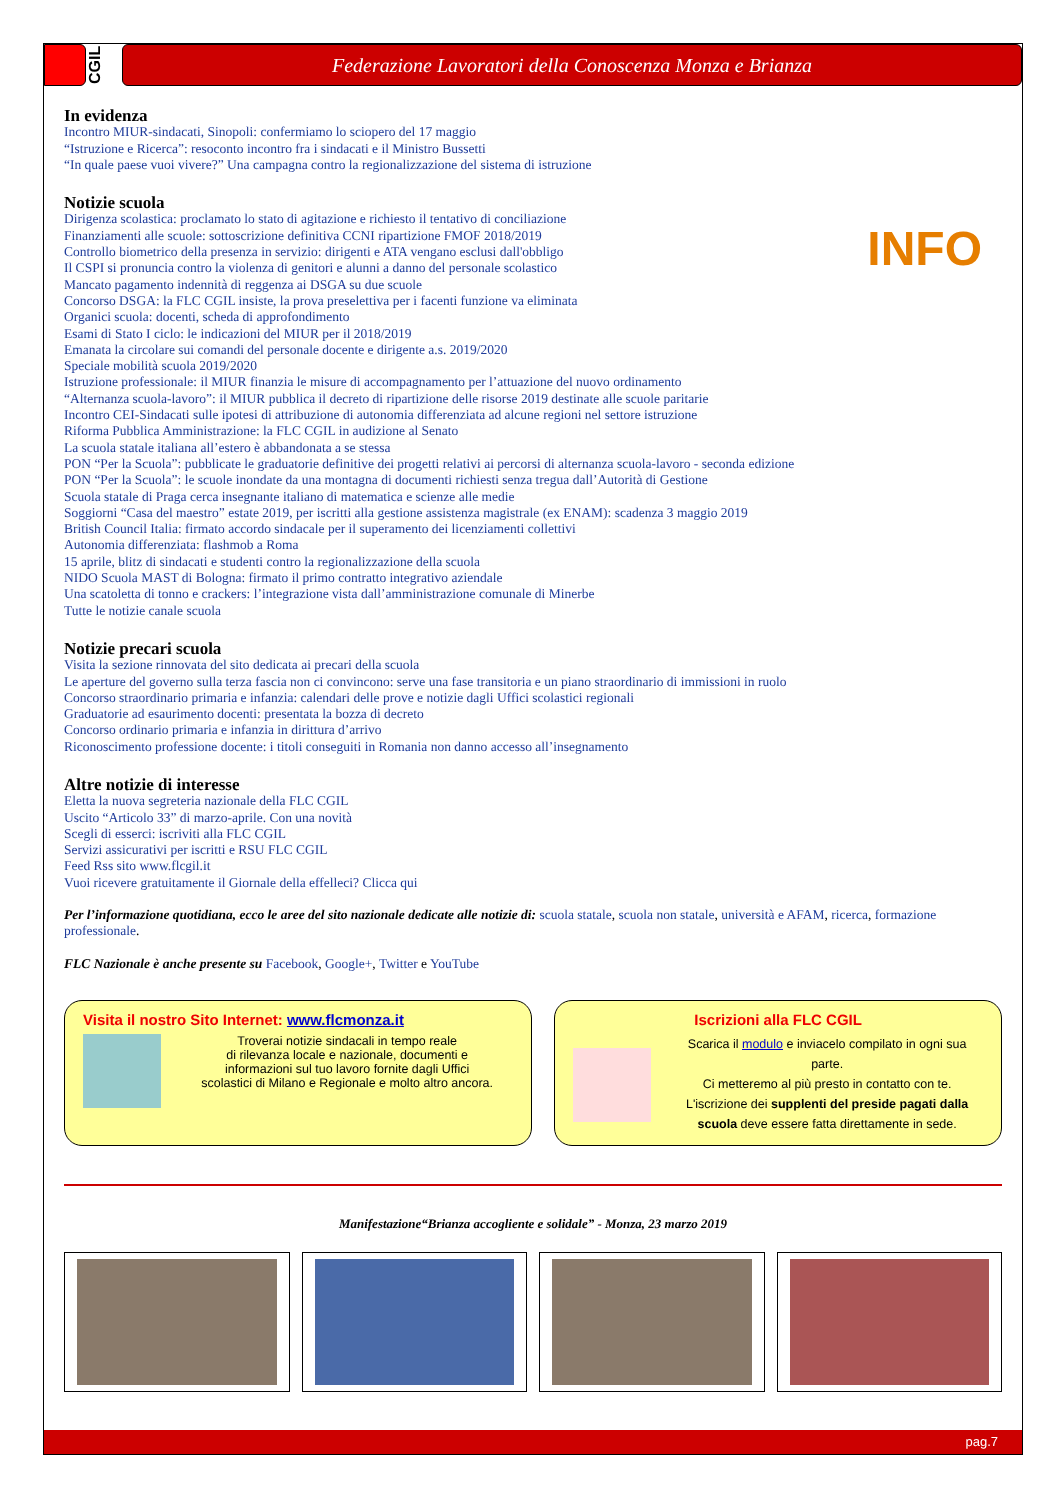CGIL
Federazione Lavoratori della Conoscenza Monza e Brianza
In evidenza
Incontro MIUR-sindacati, Sinopoli: confermiamo lo sciopero del 17 maggio
“Istruzione e Ricerca”: resoconto incontro fra i sindacati e il Ministro Bussetti
“In quale paese vuoi vivere?” Una campagna contro la regionalizzazione del sistema di istruzione
Notizie scuola
INFO
Dirigenza scolastica: proclamato lo stato di agitazione e richiesto il tentativo di conciliazione
Finanziamenti alle scuole: sottoscrizione definitiva CCNI ripartizione FMOF 2018/2019
Controllo biometrico della presenza in servizio: dirigenti e ATA vengano esclusi dall'obbligo
Il CSPI si pronuncia contro la violenza di genitori e alunni a danno del personale scolastico
Mancato pagamento indennità di reggenza ai DSGA su due scuole
Concorso DSGA: la FLC CGIL insiste, la prova preselettiva per i facenti funzione va eliminata
Organici scuola: docenti, scheda di approfondimento
Esami di Stato I ciclo: le indicazioni del MIUR per il 2018/2019
Emanata la circolare sui comandi del personale docente e dirigente a.s. 2019/2020
Speciale mobilità scuola 2019/2020
Istruzione professionale: il MIUR finanzia le misure di accompagnamento per l’attuazione del nuovo ordinamento
“Alternanza scuola-lavoro”: il MIUR pubblica il decreto di ripartizione delle risorse 2019 destinate alle scuole paritarie
Incontro CEI-Sindacati sulle ipotesi di attribuzione di autonomia differenziata ad alcune regioni nel settore istruzione
Riforma Pubblica Amministrazione: la FLC CGIL in audizione al Senato
La scuola statale italiana all’estero è abbandonata a se stessa
PON “Per la Scuola”: pubblicate le graduatorie definitive dei progetti relativi ai percorsi di alternanza scuola-lavoro - seconda edizione
PON “Per la Scuola”: le scuole inondate da una montagna di documenti richiesti senza tregua dall’Autorità di Gestione
Scuola statale di Praga cerca insegnante italiano di matematica e scienze alle medie
Soggiorni “Casa del maestro” estate 2019, per iscritti alla gestione assistenza magistrale (ex ENAM): scadenza 3 maggio 2019
British Council Italia: firmato accordo sindacale per il superamento dei licenziamenti collettivi
Autonomia differenziata: flashmob a Roma
15 aprile, blitz di sindacati e studenti contro la regionalizzazione della scuola
NIDO Scuola MAST di Bologna: firmato il primo contratto integrativo aziendale
Una scatoletta di tonno e crackers: l’integrazione vista dall’amministrazione comunale di Minerbe
Tutte le notizie canale scuola
Notizie precari scuola
Visita la sezione rinnovata del sito dedicata ai precari della scuola
Le aperture del governo sulla terza fascia non ci convincono: serve una fase transitoria e un piano straordinario di immissioni in ruolo
Concorso straordinario primaria e infanzia: calendari delle prove e notizie dagli Uffici scolastici regionali
Graduatorie ad esaurimento docenti: presentata la bozza di decreto
Concorso ordinario primaria e infanzia in dirittura d’arrivo
Riconoscimento professione docente: i titoli conseguiti in Romania non danno accesso all’insegnamento
Altre notizie di interesse
Eletta la nuova segreteria nazionale della FLC CGIL
Uscito “Articolo 33” di marzo-aprile. Con una novità
Scegli di esserci: iscriviti alla FLC CGIL
Servizi assicurativi per iscritti e RSU FLC CGIL
Feed Rss sito www.flcgil.it
Vuoi ricevere gratuitamente il Giornale della effelleci? Clicca qui
Per l’informazione quotidiana, ecco le aree del sito nazionale dedicate alle notizie di: scuola statale, scuola non statale, università e AFAM, ricerca, formazione professionale.
FLC Nazionale è anche presente su Facebook, Google+, Twitter e YouTube
Visita il nostro Sito Internet: www.flcmonza.it
Troverai notizie sindacali in tempo reale
di rilevanza locale e nazionale, documenti e
informazioni sul tuo lavoro fornite dagli Uffici
scolastici di Milano e Regionale e molto altro ancora.
Iscrizioni alla FLC CGIL
Scarica il modulo e inviacelo compilato in ogni sua parte.
Ci metteremo al più presto in contatto con te.
L'iscrizione dei supplenti del preside pagati dalla scuola deve essere fatta direttamente in sede.
Manifestazione“Brianza accogliente e solidale” - Monza, 23 marzo 2019
pag.7